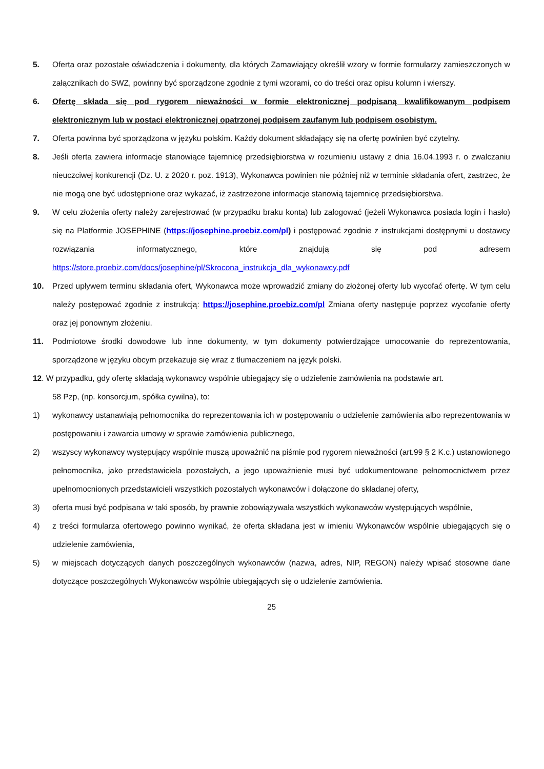5. Oferta oraz pozostałe oświadczenia i dokumenty, dla których Zamawiający określił wzory w formie formularzy zamieszczonych w załącznikach do SWZ, powinny być sporządzone zgodnie z tymi wzorami, co do treści oraz opisu kolumn i wierszy.
6. Ofertę składa się pod rygorem nieważności w formie elektronicznej podpisaną kwalifikowanym podpisem elektronicznym lub w postaci elektronicznej opatrzonej podpisem zaufanym lub podpisem osobistym.
7. Oferta powinna być sporządzona w języku polskim. Każdy dokument składający się na ofertę powinien być czytelny.
8. Jeśli oferta zawiera informacje stanowiące tajemnicę przedsiębiorstwa w rozumieniu ustawy z dnia 16.04.1993 r. o zwalczaniu nieuczciwej konkurencji (Dz. U. z 2020 r. poz. 1913), Wykonawca powinien nie później niż w terminie składania ofert, zastrzec, że nie mogą one być udostępnione oraz wykazać, iż zastrzeżone informacje stanowią tajemnicę przedsiębiorstwa.
9. W celu złożenia oferty należy zarejestrować (w przypadku braku konta) lub zalogować (jeżeli Wykonawca posiada login i hasło) się na Platformie JOSEPHINE (https://josephine.proebiz.com/pl) i postępować zgodnie z instrukcjami dostępnymi u dostawcy rozwiązania informatycznego, które znajdują się pod adresem https://store.proebiz.com/docs/josephine/pl/Skrocona_instrukcja_dla_wykonawcy.pdf
10. Przed upływem terminu składania ofert, Wykonawca może wprowadzić zmiany do złożonej oferty lub wycofać ofertę. W tym celu należy postępować zgodnie z instrukcją: https://josephine.proebiz.com/pl Zmiana oferty następuje poprzez wycofanie oferty oraz jej ponownym złożeniu.
11. Podmiotowe środki dowodowe lub inne dokumenty, w tym dokumenty potwierdzające umocowanie do reprezentowania, sporządzone w języku obcym przekazuje się wraz z tłumaczeniem na język polski.
12. W przypadku, gdy ofertę składają wykonawcy wspólnie ubiegający się o udzielenie zamówienia na podstawie art.
58 Pzp, (np. konsorcjum, spółka cywilna), to:
1) wykonawcy ustanawiają pełnomocnika do reprezentowania ich w postępowaniu o udzielenie zamówienia albo reprezentowania w postępowaniu i zawarcia umowy w sprawie zamówienia publicznego,
2) wszyscy wykonawcy występujący wspólnie muszą upoważnić na piśmie pod rygorem nieważności (art.99 § 2 K.c.) ustanowionego pełnomocnika, jako przedstawiciela pozostałych, a jego upoważnienie musi być udokumentowane pełnomocnictwem przez upełnomocnionych przedstawicieli wszystkich pozostałych wykonawców i dołączone do składanej oferty,
3) oferta musi być podpisana w taki sposób, by prawnie zobowiązywała wszystkich wykonawców występujących wspólnie,
4) z treści formularza ofertowego powinno wynikać, że oferta składana jest w imieniu Wykonawców wspólnie ubiegających się o udzielenie zamówienia,
5) w miejscach dotyczących danych poszczególnych wykonawców (nazwa, adres, NIP, REGON) należy wpisać stosowne dane dotyczące poszczególnych Wykonawców wspólnie ubiegających się o udzielenie zamówienia.
25